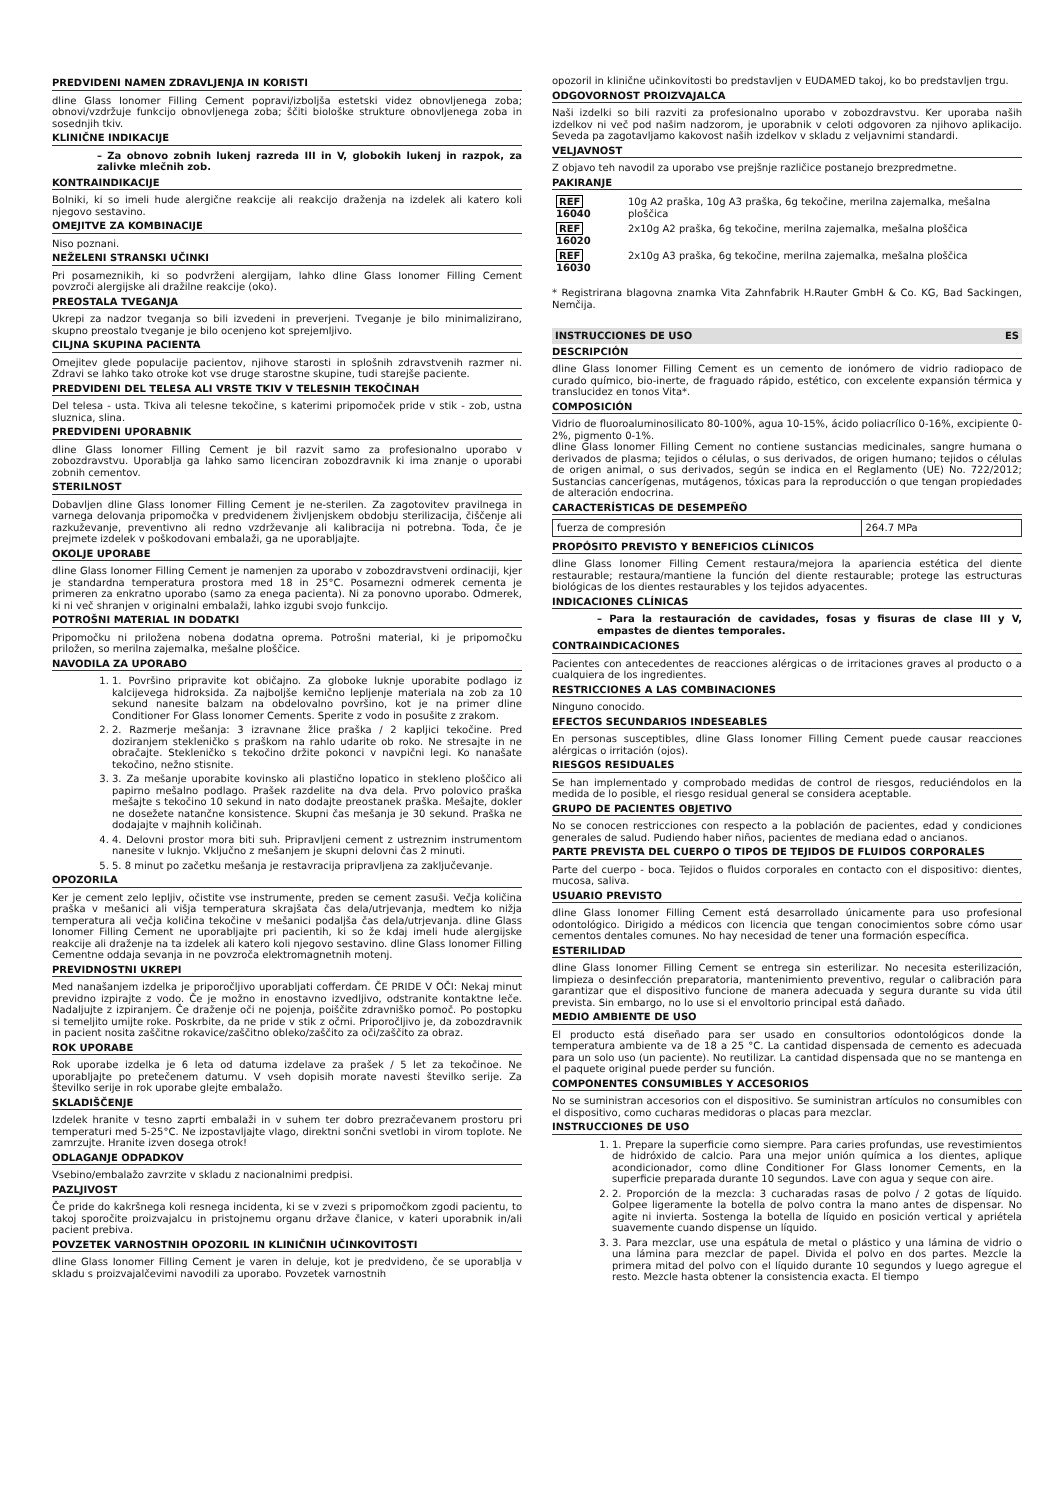PREDVIDENI NAMEN ZDRAVLJENJA IN KORISTI
dline Glass Ionomer Filling Cement popravi/izboljša estetski videz obnovljenega zoba; obnovi/vzdržuje funkcijo obnovljenega zoba; ščiti biološke strukture obnovljenega zoba in sosednjih tkiv.
KLINIČNE INDIKACIJE
– Za obnovo zobnih lukenj razreda III in V, globokih lukenj in razpok, za zalivke mlečnih zob.
KONTRAINDIKACIJE
Bolniki, ki so imeli hude alergične reakcije ali reakcijo draženja na izdelek ali katero koli njegovo sestavino.
OMEJITVE ZA KOMBINACIJE
Niso poznani.
NEŽELENI STRANSKI UČINKI
Pri posameznikih, ki so podvrženi alergijam, lahko dline Glass Ionomer Filling Cement povzroči alergijske ali dražilne reakcije (oko).
PREOSTALA TVEGANJA
Ukrepi za nadzor tveganja so bili izvedeni in preverjeni. Tveganje je bilo minimalizirano, skupno preostalo tveganje je bilo ocenjeno kot sprejemljivo.
CILJNA SKUPINA PACIENTA
Omejitev glede populacije pacientov, njihove starosti in splošnih zdravstvenih razmer ni. Zdravi se lahko tako otroke kot vse druge starostne skupine, tudi starejše paciente.
PREDVIDENI DEL TELESA ALI VRSTE TKIV V TELESNIH TEKOČINAH
Del telesa - usta. Tkiva ali telesne tekočine, s katerimi pripomoček pride v stik - zob, ustna sluznica, slina.
PREDVIDENI UPORABNIK
dline Glass Ionomer Filling Cement je bil razvit samo za profesionalno uporabo v zobozdravstvu. Uporablja ga lahko samo licenciran zobozdravnik ki ima znanje o uporabi zobnih cementov.
STERILNOST
Dobavljen dline Glass Ionomer Filling Cement je ne-sterilen. Za zagotovitev pravilnega in varnega delovanja pripomočka v predvidenem življenjskem obdobju sterilizacija, čiščenje ali razkuževanje, preventivno ali redno vzdrževanje ali kalibracija ni potrebna. Toda, če je prejmete izdelek v poškodovani embalaži, ga ne uporabljajte.
OKOLJE UPORABE
dline Glass Ionomer Filling Cement je namenjen za uporabo v zobozdravstveni ordinaciji, kjer je standardna temperatura prostora med 18 in 25°C. Posamezni odmerek cementa je primeren za enkratno uporabo (samo za enega pacienta). Ni za ponovno uporabo. Odmerek, ki ni več shranjen v originalni embalaži, lahko izgubi svojo funkcijo.
POTROŠNI MATERIAL IN DODATKI
Pripomočku ni priložena nobena dodatna oprema. Potrošni material, ki je pripomočku priložen, so merilna zajemalka, mešalne ploščice.
NAVODILA ZA UPORABO
1. 1. Površino pripravite kot običajno. Za globoke luknje uporabite podlago iz kalcijevega hidroksida. Za najboljše kemično lepljenje materiala na zob za 10 sekund nanesite balzam na obdelovalno površino, kot je na primer dline Conditioner For Glass Ionomer Cements. Sperite z vodo in posušite z zrakom.
2. 2. Razmerje mešanja: 3 izravnane žlice praška / 2 kapljici tekočine. Pred doziranjem stekleničko s praškom na rahlo udarite ob roko. Ne stresajte in ne obračajte. Stekleničko s tekočino držite pokonci v navpični legi. Ko nanašate tekočino, nežno stisnite.
3. 3. Za mešanje uporabite kovinsko ali plastično lopatico in stekleno ploščico ali papirno mešalno podlago. Prašek razdelite na dva dela. Prvo polovico praška mešajte s tekočino 10 sekund in nato dodajte preostanek praška. Mešajte, dokler ne dosežete natančne konsistence. Skupni čas mešanja je 30 sekund. Praška ne dodajajte v majhnih količinah.
4. 4. Delovni prostor mora biti suh. Pripravljeni cement z ustreznim instrumentom nanesite v luknjo. Vključno z mešanjem je skupni delovni čas 2 minuti.
5. 5. 8 minut po začetku mešanja je restavracija pripravljena za zaključevanje.
OPOZORILA
Ker je cement zelo lepljiv, očistite vse instrumente, preden se cement zasuši. Večja količina praška v mešanici ali višja temperatura skrajšata čas dela/utrjevanja, medtem ko nižja temperatura ali večja količina tekočine v mešanici podaljša čas dela/utrjevanja. dline Glass Ionomer Filling Cement ne uporabljajte pri pacientih, ki so že kdaj imeli hude alergijske reakcije ali draženje na ta izdelek ali katero koli njegovo sestavino. dline Glass Ionomer Filling Cementne oddaja sevanja in ne povzroča elektromagnetnih motenj.
PREVIDNOSTNI UKREPI
Med nanašanjem izdelka je priporočljivo uporabljati cofferdam. ČE PRIDE V OČI: Nekaj minut previdno izpirajte z vodo. Če je možno in enostavno izvedljivo, odstranite kontaktne leče. Nadaljujte z izpiranjem. Če draženje oči ne pojenja, poiščite zdravniško pomoč. Po postopku si temeljito umijte roke. Poskrbite, da ne pride v stik z očmi. Priporočljivo je, da zobozdravnik in pacient nosita zaščitne rokavice/zaščitno obleko/zaščito za oči/zaščito za obraz.
ROK UPORABE
Rok uporabe izdelka je 6 leta od datuma izdelave za prašek / 5 let za tekočinoe. Ne uporabljajte po pretečenem datumu. V vseh dopisih morate navesti številko serije. Za številko serije in rok uporabe glejte embalažo.
SKLADIŠČENJE
Izdelek hranite v tesno zaprti embalaži in v suhem ter dobro prezračevanem prostoru pri temperaturi med 5-25°C. Ne izpostavljajte vlago, direktni sončni svetlobi in virom toplote. Ne zamrzujte. Hranite izven dosega otrok!
ODLAGANJE ODPADKOV
Vsebino/embalažo zavrzite v skladu z nacionalnimi predpisi.
PAZLJIVOST
Če pride do kakršnega koli resnega incidenta, ki se v zvezi s pripomočkom zgodi pacientu, to takoj sporočite proizvajalcu in pristojnemu organu države članice, v kateri uporabnik in/ali pacient prebiva.
POVZETEK VARNOSTNIH OPOZORIL IN KLINIČNIH UČINKOVITOSTI
dline Glass Ionomer Filling Cement je varen in deluje, kot je predvideno, če se uporablja v skladu s proizvajalčevimi navodili za uporabo. Povzetek varnostnih
opozoril in klinične učinkovitosti bo predstavljen v EUDAMED takoj, ko bo predstavljen trgu.
ODGOVORNOST PROIZVAJALCA
Naši izdelki so bili razviti za profesionalno uporabo v zobozdravstvu. Ker uporaba naših izdelkov ni več pod našim nadzorom, je uporabnik v celoti odgovoren za njihovo aplikacijo. Seveda pa zagotavljamo kakovost naših izdelkov v skladu z veljavnimi standardi.
VELJAVNOST
Z objavo teh navodil za uporabo vse prejšnje različice postanejo brezpredmetne.
PAKIRANJE
| REF 16040 | 10g A2 praška, 10g A3 praška, 6g tekočine, merilna zajemalka, mešalna ploščica |
| REF 16020 | 2x10g A2 praška, 6g tekočine, merilna zajemalka, mešalna ploščica |
| REF 16030 | 2x10g A3 praška, 6g tekočine, merilna zajemalka, mešalna ploščica |
* Registrirana blagovna znamka Vita Zahnfabrik H.Rauter GmbH & Co. KG, Bad Sackingen, Nemčija.
INSTRUCCIONES DE USO ES
DESCRIPCIÓN
dline Glass Ionomer Filling Cement es un cemento de ionómero de vidrio radiopaco de curado químico, bio-inerte, de fraguado rápido, estético, con excelente expansión térmica y translucidez en tonos Vita*.
COMPOSICIÓN
Vidrio de fluoroaluminosilicato 80-100%, agua 10-15%, ácido poliacrílico 0-16%, excipiente 0-2%, pigmento 0-1%.
dline Glass Ionomer Filling Cement no contiene sustancias medicinales, sangre humana o derivados de plasma; tejidos o células, o sus derivados, de origen humano; tejidos o células de origen animal, o sus derivados, según se indica en el Reglamento (UE) No. 722/2012; Sustancias cancerígenas, mutágenos, tóxicas para la reproducción o que tengan propiedades de alteración endocrina.
CARACTERÍSTICAS DE DESEMPEÑO
| fuerza de compresión | 264.7 MPa |
PROPÓSITO PREVISTO Y BENEFICIOS CLÍNICOS
dline Glass Ionomer Filling Cement restaura/mejora la apariencia estética del diente restaurable; restaura/mantiene la función del diente restaurable; protege las estructuras biológicas de los dientes restaurables y los tejidos adyacentes.
INDICACIONES CLÍNICAS
– Para la restauración de cavidades, fosas y fisuras de clase III y V, empastes de dientes temporales.
CONTRAINDICACIONES
Pacientes con antecedentes de reacciones alérgicas o de irritaciones graves al producto o a cualquiera de los ingredientes.
RESTRICCIONES A LAS COMBINACIONES
Ninguno conocido.
EFECTOS SECUNDARIOS INDESEABLES
En personas susceptibles, dline Glass Ionomer Filling Cement puede causar reacciones alérgicas o irritación (ojos).
RIESGOS RESIDUALES
Se han implementado y comprobado medidas de control de riesgos, reduciéndolos en la medida de lo posible, el riesgo residual general se considera aceptable.
GRUPO DE PACIENTES OBJETIVO
No se conocen restricciones con respecto a la población de pacientes, edad y condiciones generales de salud. Pudiendo haber niños, pacientes de mediana edad o ancianos.
PARTE PREVISTA DEL CUERPO O TIPOS DE TEJIDOS DE FLUIDOS CORPORALES
Parte del cuerpo - boca. Tejidos o fluidos corporales en contacto con el dispositivo: dientes, mucosa, saliva.
USUARIO PREVISTO
dline Glass Ionomer Filling Cement está desarrollado únicamente para uso profesional odontológico. Dirigido a médicos con licencia que tengan conocimientos sobre cómo usar cementos dentales comunes. No hay necesidad de tener una formación específica.
ESTERILIDAD
dline Glass Ionomer Filling Cement se entrega sin esterilizar. No necesita esterilización, limpieza o desinfección preparatoria, mantenimiento preventivo, regular o calibración para garantizar que el dispositivo funcione de manera adecuada y segura durante su vida útil prevista. Sin embargo, no lo use si el envoltorio principal está dañado.
MEDIO AMBIENTE DE USO
El producto está diseñado para ser usado en consultorios odontológicos donde la temperatura ambiente va de 18 a 25 °C. La cantidad dispensada de cemento es adecuada para un solo uso (un paciente). No reutilizar. La cantidad dispensada que no se mantenga en el paquete original puede perder su función.
COMPONENTES CONSUMIBLES Y ACCESORIOS
No se suministran accesorios con el dispositivo. Se suministran artículos no consumibles con el dispositivo, como cucharas medidoras o placas para mezclar.
INSTRUCCIONES DE USO
1. 1. Prepare la superficie como siempre. Para caries profundas, use revestimientos de hidróxido de calcio. Para una mejor unión química a los dientes, aplique acondicionador, como dline Conditioner For Glass Ionomer Cements, en la superficie preparada durante 10 segundos. Lave con agua y seque con aire.
2. 2. Proporción de la mezcla: 3 cucharadas rasas de polvo / 2 gotas de líquido. Golpee ligeramente la botella de polvo contra la mano antes de dispensar. No agite ni invierta. Sostenga la botella de líquido en posición vertical y apriétela suavemente cuando dispense un líquido.
3. 3. Para mezclar, use una espátula de metal o plástico y una lámina de vidrio o una lámina para mezclar de papel. Divida el polvo en dos partes. Mezcle la primera mitad del polvo con el líquido durante 10 segundos y luego agregue el resto. Mezcle hasta obtener la consistencia exacta. El tiempo